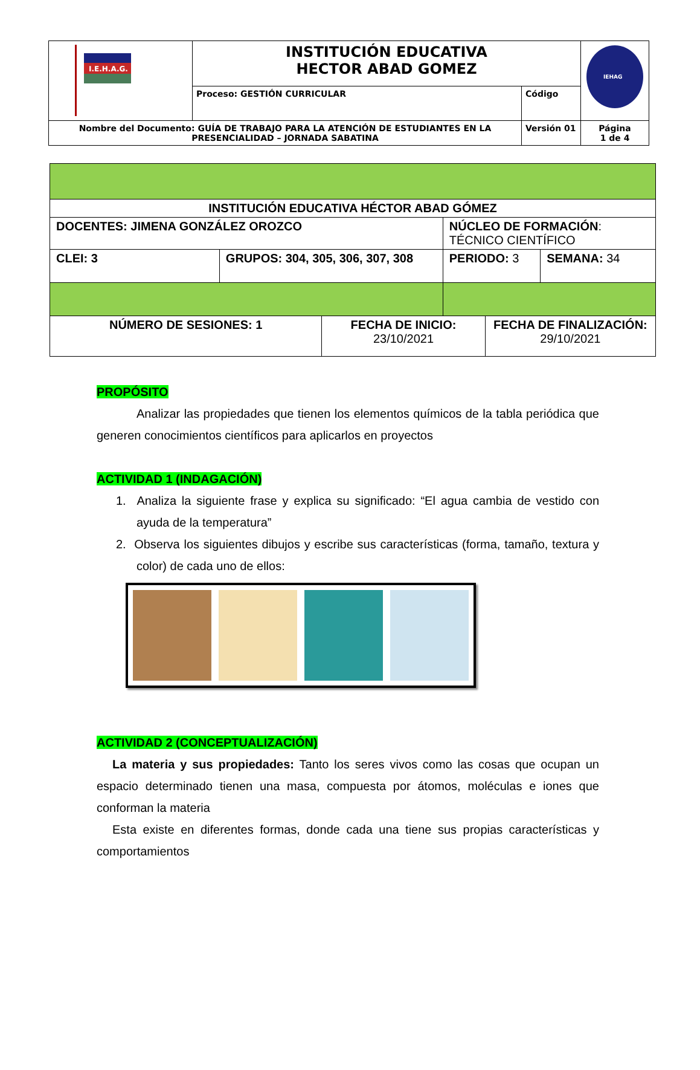| I.E.H.A.G. | INSTITUCIÓN EDUCATIVA HECTOR ABAD GOMEZ | | IEHAG |
| | Proceso: GESTIÓN CURRICULAR | Código | |
| Nombre del Documento: GUÍA DE TRABAJO PARA LA ATENCIÓN DE ESTUDIANTES EN LA PRESENCIALIDAD – JORNADA SABATINA | | Versión 01 | Página 1 de 4 |
| INSTITUCIÓN EDUCATIVA HÉCTOR ABAD GÓMEZ | | | | | |
| DOCENTES: JIMENA GONZÁLEZ OROZCO | | | NÚCLEO DE FORMACIÓN : TÉCNICO CIENTÍFICO | | |
| CLEI: 3 | GRUPOS: 304, 305, 306, 307, 308 | | PERIODO: 3 | | SEMANA: 34 |
| NÚMERO DE SESIONES: 1 | | FECHA DE INICIO: 23/10/2021 | | FECHA DE FINALIZACIÓN: 29/10/2021 | |
PROPÓSITO
Analizar las propiedades que tienen los elementos químicos de la tabla periódica que generen conocimientos científicos para aplicarlos en proyectos
ACTIVIDAD 1 (INDAGACIÓN)
1. Analiza la siguiente frase y explica su significado: “El agua cambia de vestido con ayuda de la temperatura”
2. Observa los siguientes dibujos y escribe sus características (forma, tamaño, textura y color) de cada uno de ellos:
ACTIVIDAD 2 (CONCEPTUALIZACIÓN)
La materia y sus propiedades: Tanto los seres vivos como las cosas que ocupan un espacio determinado tienen una masa, compuesta por átomos, moléculas e iones que conforman la materia
Esta existe en diferentes formas, donde cada una tiene sus propias características y comportamientos